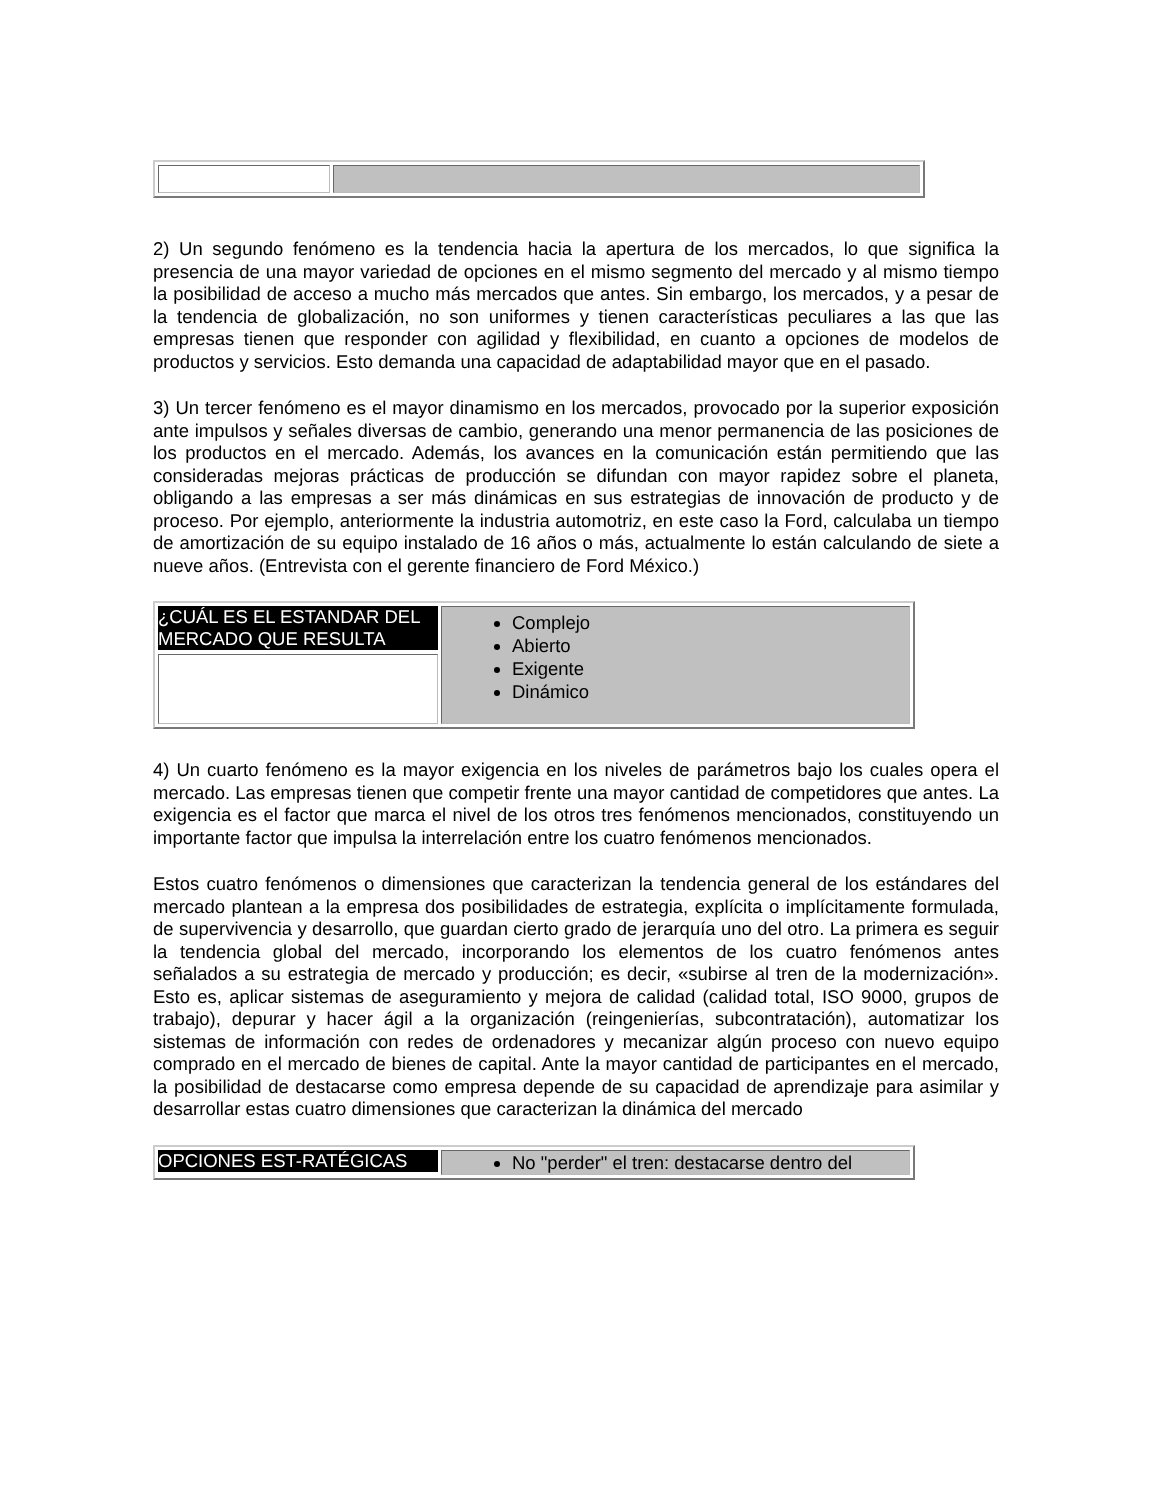2) Un segundo fenómeno es la tendencia hacia la apertura de los mercados, lo que significa la presencia de una mayor variedad de opciones en el mismo segmento del mercado y al mismo tiempo la posibilidad de acceso a mucho más mercados que antes. Sin embargo, los mercados, y a pesar de la tendencia de globalización, no son uniformes y tienen características peculiares a las que las empresas tienen que responder con agilidad y flexibilidad, en cuanto a opciones de modelos de productos y servicios. Esto demanda una capacidad de adaptabilidad mayor que en el pasado.
3) Un tercer fenómeno es el mayor dinamismo en los mercados, provocado por la superior exposición ante impulsos y señales diversas de cambio, generando una menor permanencia de las posiciones de los productos en el mercado. Además, los avances en la comunicación están permitiendo que las consideradas mejoras prácticas de producción se difundan con mayor rapidez sobre el planeta, obligando a las empresas a ser más dinámicas en sus estrategias de innovación de producto y de proceso. Por ejemplo, anteriormente la industria automotriz, en este caso la Ford, calculaba un tiempo de amortización de su equipo instalado de 16 años o más, actualmente lo están calculando de siete a nueve años. (Entrevista con el gerente financiero de Ford México.)
| ¿CUÁL ES EL ESTANDAR DEL MERCADO QUE RESULTA | Complejo Abierto Exigente Dinámico |
4) Un cuarto fenómeno es la mayor exigencia en los niveles de parámetros bajo los cuales opera el mercado. Las empresas tienen que competir frente una mayor cantidad de competidores que antes. La exigencia es el factor que marca el nivel de los otros tres fenómenos mencionados, constituyendo un importante factor que impulsa la interrelación entre los cuatro fenómenos mencionados.
Estos cuatro fenómenos o dimensiones que caracterizan la tendencia general de los estándares del mercado plantean a la empresa dos posibilidades de estrategia, explícita o implícitamente formulada, de supervivencia y desarrollo, que guardan cierto grado de jerarquía uno del otro. La primera es seguir la tendencia global del mercado, incorporando los elementos de los cuatro fenómenos antes señalados a su estrategia de mercado y producción; es decir, «subirse al tren de la modernización». Esto es, aplicar sistemas de aseguramiento y mejora de calidad (calidad total, ISO 9000, grupos de trabajo), depurar y hacer ágil a la organización (reingenierías, subcontratación), automatizar los sistemas de información con redes de ordenadores y mecanizar algún proceso con nuevo equipo comprado en el mercado de bienes de capital. Ante la mayor cantidad de participantes en el mercado, la posibilidad de destacarse como empresa depende de su capacidad de aprendizaje para asimilar y desarrollar estas cuatro dimensiones que caracterizan la dinámica del mercado
| OPCIONES EST-RATÉGICAS | No "perder" el tren: destacarse dentro del |